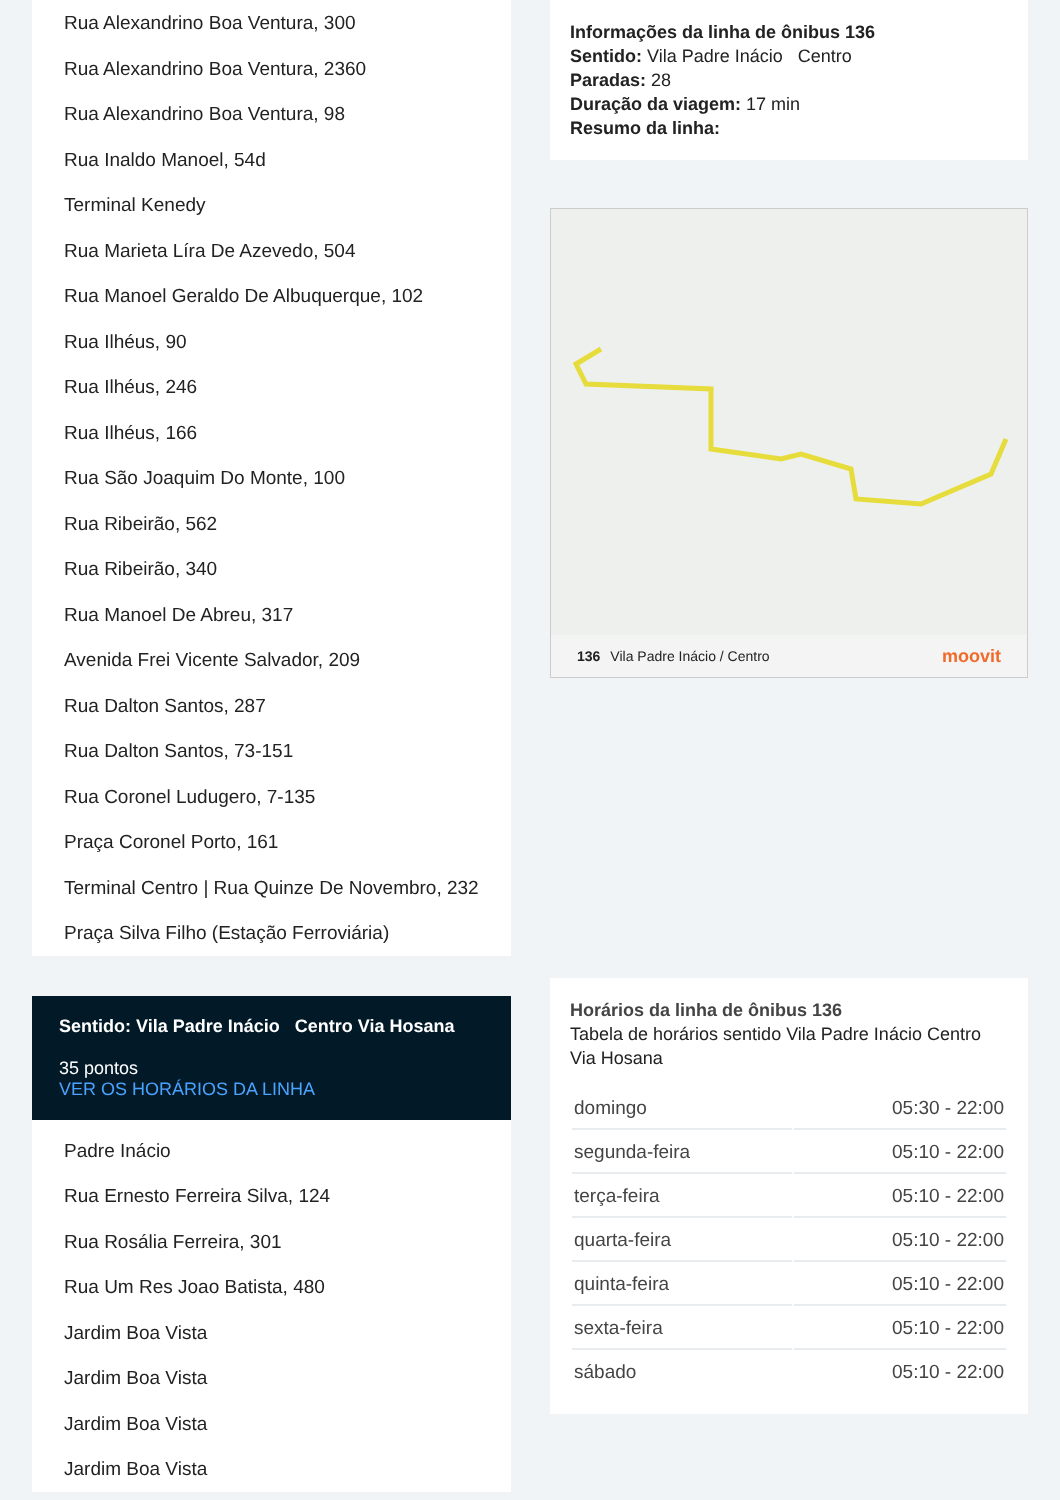Rua Alexandrino Boa Ventura, 300
Rua Alexandrino Boa Ventura, 2360
Rua Alexandrino Boa Ventura, 98
Rua Inaldo Manoel, 54d
Terminal Kenedy
Rua Marieta Líra De Azevedo, 504
Rua Manoel Geraldo De Albuquerque, 102
Rua Ilhéus, 90
Rua Ilhéus, 246
Rua Ilhéus, 166
Rua São Joaquim Do Monte, 100
Rua Ribeirão, 562
Rua Ribeirão, 340
Rua Manoel De Abreu, 317
Avenida Frei Vicente Salvador, 209
Rua Dalton Santos, 287
Rua Dalton Santos, 73-151
Rua Coronel Ludugero, 7-135
Praça Coronel Porto, 161
Terminal Centro | Rua Quinze De Novembro, 232
Praça Silva Filho (Estação Ferroviária)
Sentido: Vila Padre Inácio Centro Via Hosana
35 pontos
VER OS HORÁRIOS DA LINHA
Padre Inácio
Rua Ernesto Ferreira Silva, 124
Rua Rosália Ferreira, 301
Rua Um Res Joao Batista, 480
Jardim Boa Vista
Jardim Boa Vista
Jardim Boa Vista
Jardim Boa Vista
Informações da linha de ônibus 136
Sentido: Vila Padre Inácio Centro
Paradas: 28
Duração da viagem: 17 min
Resumo da linha:
136 Vila Padre Inácio / Centro moovit
Horários da linha de ônibus 136
Tabela de horários sentido Vila Padre Inácio Centro Via Hosana
| domingo | 05:30 - 22:00 |
| segunda-feira | 05:10 - 22:00 |
| terça-feira | 05:10 - 22:00 |
| quarta-feira | 05:10 - 22:00 |
| quinta-feira | 05:10 - 22:00 |
| sexta-feira | 05:10 - 22:00 |
| sábado | 05:10 - 22:00 |